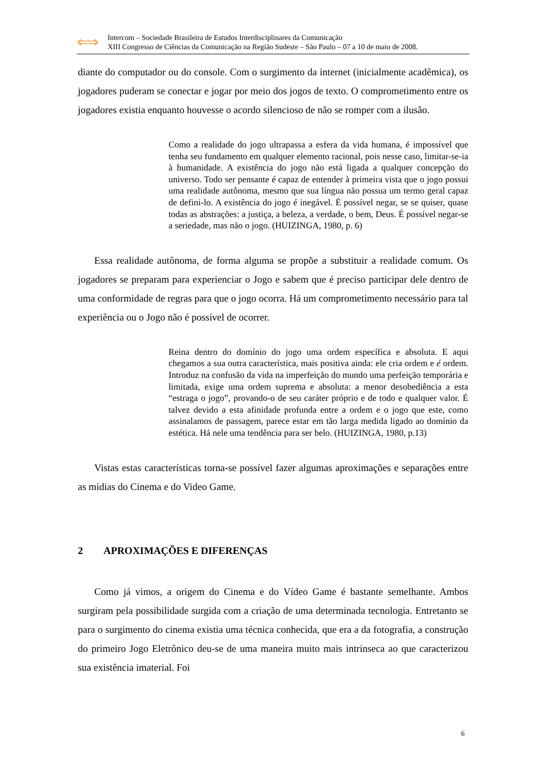⟺
Intercom – Sociedade Brasileira de Estudos Interdisciplinares da Comunicação
XIII Congresso de Ciências da Comunicação na Região Sudeste – São Paulo – 07 a 10 de maio de 2008.
diante do computador ou do console. Com o surgimento da internet (inicialmente acadêmica), os jogadores puderam se conectar e jogar por meio dos jogos de texto. O comprometimento entre os jogadores existia enquanto houvesse o acordo silencioso de não se romper com a ilusão.
Como a realidade do jogo ultrapassa a esfera da vida humana, é impossível que tenha seu fundamento em qualquer elemento racional, pois nesse caso, limitar-se-ia à humanidade. A existência do jogo não está ligada a qualquer concepção do universo. Todo ser pensante é capaz de entender à primeira vista que o jogo possui uma realidade autônoma, mesmo que sua língua não possua um termo geral capaz de defini-lo. A existência do jogo é inegável. É possível negar, se se quiser, quase todas as abstrações: a justiça, a beleza, a verdade, o bem, Deus. É possível negar-se a seriedade, mas não o jogo. (HUIZINGA, 1980, p. 6)
Essa realidade autônoma, de forma alguma se propõe a substituir a realidade comum. Os jogadores se preparam para experienciar o Jogo e sabem que é preciso participar dele dentro de uma conformidade de regras para que o jogo ocorra. Há um comprometimento necessário para tal experiência ou o Jogo não é possível de ocorrer.
Reina dentro do domínio do jogo uma ordem específica e absoluta. E aqui chegamos a sua outra característica, mais positiva ainda: ele cria ordem e é ordem. Introduz na confusão da vida na imperfeição do mundo uma perfeição temporária e limitada, exige uma ordem suprema e absoluta: a menor desobediência a esta “estraga o jogo”, provando-o de seu caráter próprio e de todo e qualquer valor. É talvez devido a esta afinidade profunda entre a ordem e o jogo que este, como assinalamos de passagem, parece estar em tão larga medida ligado ao domínio da estética. Há nele uma tendência para ser belo. (HUIZINGA, 1980, p.13)
Vistas estas características torna-se possível fazer algumas aproximações e separações entre as mídias do Cinema e do Video Game.
2 APROXIMAÇÕES E DIFERENÇAS
Como já vimos, a origem do Cinema e do Vídeo Game é bastante semelhante. Ambos surgiram pela possibilidade surgida com a criação de uma determinada tecnologia. Entretanto se para o surgimento do cinema existia uma técnica conhecida, que era a da fotografia, a construção do primeiro Jogo Eletrônico deu-se de uma maneira muito mais intrínseca ao que caracterizou sua existência imaterial. Foi
6